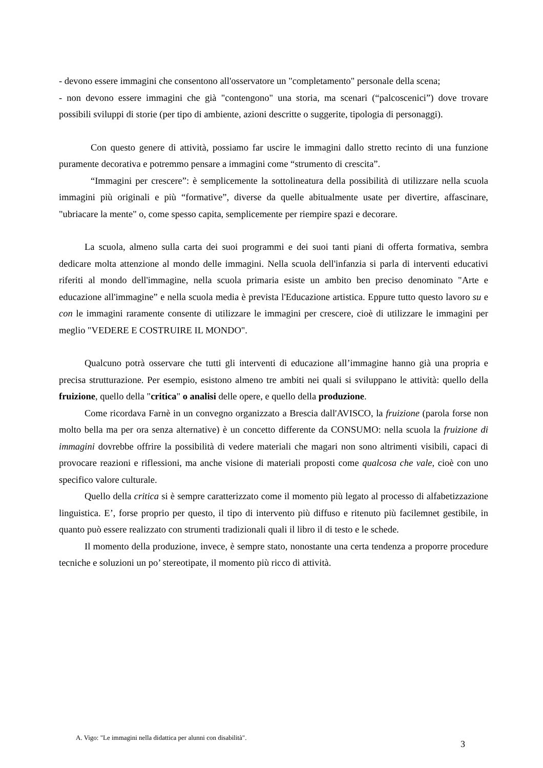- devono essere immagini che consentono all'osservatore un "completamento" personale della scena;
- non devono essere immagini che già "contengono" una storia, ma scenari (“palcoscenici”) dove trovare possibili sviluppi di storie (per tipo di ambiente, azioni descritte o suggerite, tipologia di personaggi).
Con questo genere di attività, possiamo far uscire le immagini dallo stretto recinto di una funzione puramente decorativa e potremmo pensare a immagini come “strumento di crescita”.
“Immagini per crescere”: è semplicemente la sottolineatura della possibilità di utilizzare nella scuola immagini più originali e più “formative”, diverse da quelle abitualmente usate per divertire, affascinare, "ubriacare la mente" o, come spesso capita, semplicemente per riempire spazi e decorare.
La scuola, almeno sulla carta dei suoi programmi e dei suoi tanti piani di offerta formativa, sembra dedicare molta attenzione al mondo delle immagini. Nella scuola dell'infanzia si parla di interventi educativi riferiti al mondo dell'immagine, nella scuola primaria esiste un ambito ben preciso denominato "Arte e educazione all'immagine” e nella scuola media è prevista l'Educazione artistica. Eppure tutto questo lavoro su e con le immagini raramente consente di utilizzare le immagini per crescere, cioè di utilizzare le immagini per meglio "VEDERE E COSTRUIRE IL MONDO".
Qualcuno potrà osservare che tutti gli interventi di educazione all’immagine hanno già una propria e precisa strutturazione. Per esempio, esistono almeno tre ambiti nei quali si sviluppano le attività: quello della fruizione, quello della "critica" o analisi delle opere, e quello della produzione.
Come ricordava Farnè in un convegno organizzato a Brescia dall'AVISCO, la fruizione (parola forse non molto bella ma per ora senza alternative) è un concetto differente da CONSUMO: nella scuola la fruizione di immagini dovrebbe offrire la possibilità di vedere materiali che magari non sono altrimenti visibili, capaci di provocare reazioni e riflessioni, ma anche visione di materiali proposti come qualcosa che vale, cioè con uno specifico valore culturale.
Quello della critica si è sempre caratterizzato come il momento più legato al processo di alfabetizzazione linguistica. E’, forse proprio per questo, il tipo di intervento più diffuso e ritenuto più facilemnet gestibile, in quanto può essere realizzato con strumenti tradizionali quali il libro il di testo e le schede.
Il momento della produzione, invece, è sempre stato, nonostante una certa tendenza a proporre procedure tecniche e soluzioni un po’ stereotipate, il momento più ricco di attività.
A. Vigo: "Le immagini nella didattica per alunni con disabilità". 3